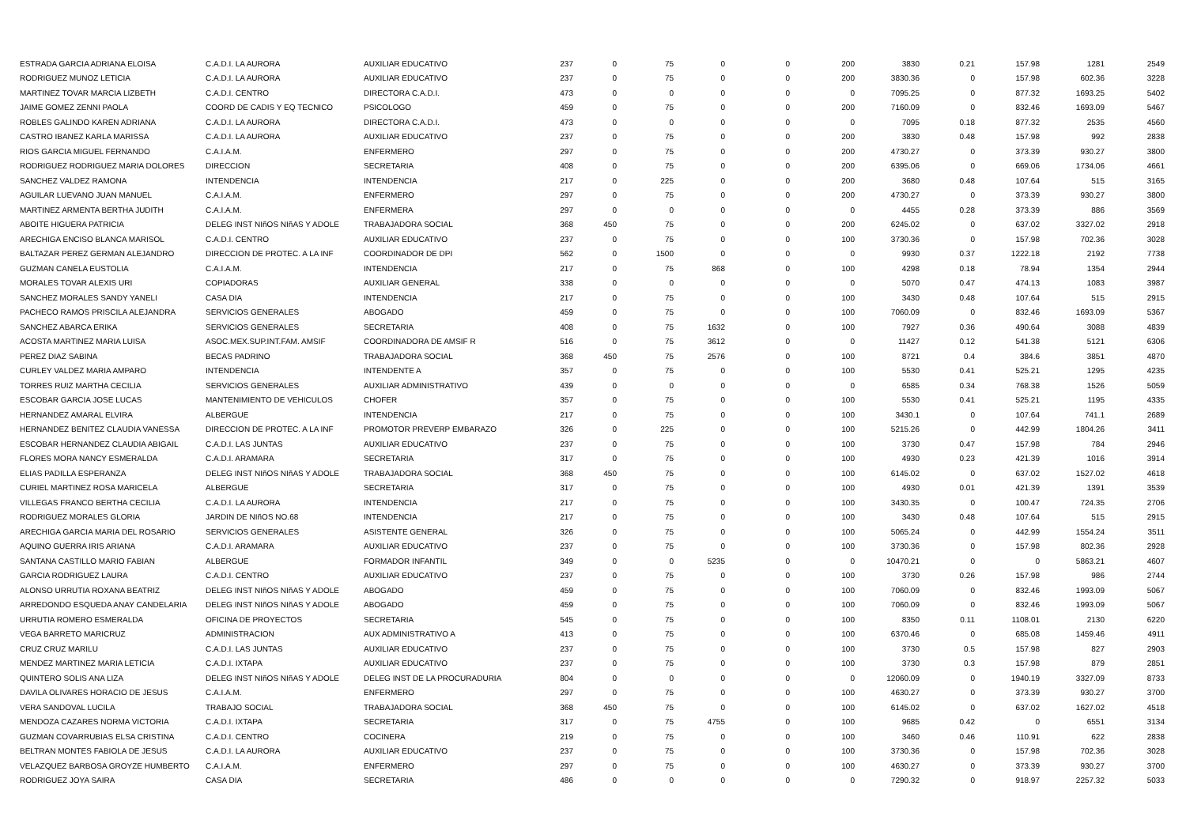| ESTRADA GARCIA ADRIANA ELOISA | C.A.D.I. LA AURORA | AUXILIAR EDUCATIVO | 237 | 0 | 75 | 0 | 0 | 200 | 3830 | 0.21 | 157.98 | 1281 | 2549 |
| RODRIGUEZ MUNOZ LETICIA | C.A.D.I. LA AURORA | AUXILIAR EDUCATIVO | 237 | 0 | 75 | 0 | 0 | 200 | 3830.36 | 0 | 157.98 | 602.36 | 3228 |
| MARTINEZ TOVAR MARCIA LIZBETH | C.A.D.I. CENTRO | DIRECTORA C.A.D.I. | 473 | 0 | 0 | 0 | 0 | 0 | 7095.25 | 0 | 877.32 | 1693.25 | 5402 |
| JAIME GOMEZ ZENNI PAOLA | COORD DE CADIS Y EQ TECNICO | PSICOLOGO | 459 | 0 | 75 | 0 | 0 | 200 | 7160.09 | 0 | 832.46 | 1693.09 | 5467 |
| ROBLES GALINDO KAREN ADRIANA | C.A.D.I. LA AURORA | DIRECTORA C.A.D.I. | 473 | 0 | 0 | 0 | 0 | 0 | 7095 | 0.18 | 877.32 | 2535 | 4560 |
| CASTRO IBANEZ KARLA MARISSA | C.A.D.I. LA AURORA | AUXILIAR EDUCATIVO | 237 | 0 | 75 | 0 | 0 | 200 | 3830 | 0.48 | 157.98 | 992 | 2838 |
| RIOS GARCIA MIGUEL FERNANDO | C.A.I.A.M. | ENFERMERO | 297 | 0 | 75 | 0 | 0 | 200 | 4730.27 | 0 | 373.39 | 930.27 | 3800 |
| RODRIGUEZ RODRIGUEZ MARIA DOLORES | DIRECCION | SECRETARIA | 408 | 0 | 75 | 0 | 0 | 200 | 6395.06 | 0 | 669.06 | 1734.06 | 4661 |
| SANCHEZ VALDEZ RAMONA | INTENDENCIA | INTENDENCIA | 217 | 0 | 225 | 0 | 0 | 200 | 3680 | 0.48 | 107.64 | 515 | 3165 |
| AGUILAR LUEVANO JUAN MANUEL | C.A.I.A.M. | ENFERMERO | 297 | 0 | 75 | 0 | 0 | 200 | 4730.27 | 0 | 373.39 | 930.27 | 3800 |
| MARTINEZ ARMENTA BERTHA JUDITH | C.A.I.A.M. | ENFERMERA | 297 | 0 | 0 | 0 | 0 | 0 | 4455 | 0.28 | 373.39 | 886 | 3569 |
| ABOITE HIGUERA PATRICIA | DELEG INST NIñOS NIñAS Y ADOLE | TRABAJADORA SOCIAL | 368 | 450 | 75 | 0 | 0 | 200 | 6245.02 | 0 | 637.02 | 3327.02 | 2918 |
| ARECHIGA ENCISO BLANCA MARISOL | C.A.D.I. CENTRO | AUXILIAR EDUCATIVO | 237 | 0 | 75 | 0 | 0 | 100 | 3730.36 | 0 | 157.98 | 702.36 | 3028 |
| BALTAZAR PEREZ GERMAN ALEJANDRO | DIRECCION DE PROTEC. A LA INF | COORDINADOR DE DPI | 562 | 0 | 1500 | 0 | 0 | 0 | 9930 | 0.37 | 1222.18 | 2192 | 7738 |
| GUZMAN CANELA EUSTOLIA | C.A.I.A.M. | INTENDENCIA | 217 | 0 | 75 | 868 | 0 | 100 | 4298 | 0.18 | 78.94 | 1354 | 2944 |
| MORALES TOVAR ALEXIS URI | COPIADORAS | AUXILIAR GENERAL | 338 | 0 | 0 | 0 | 0 | 0 | 5070 | 0.47 | 474.13 | 1083 | 3987 |
| SANCHEZ MORALES SANDY YANELI | CASA DIA | INTENDENCIA | 217 | 0 | 75 | 0 | 0 | 100 | 3430 | 0.48 | 107.64 | 515 | 2915 |
| PACHECO RAMOS PRISCILA ALEJANDRA | SERVICIOS GENERALES | ABOGADO | 459 | 0 | 75 | 0 | 0 | 100 | 7060.09 | 0 | 832.46 | 1693.09 | 5367 |
| SANCHEZ ABARCA ERIKA | SERVICIOS GENERALES | SECRETARIA | 408 | 0 | 75 | 1632 | 0 | 100 | 7927 | 0.36 | 490.64 | 3088 | 4839 |
| ACOSTA MARTINEZ MARIA LUISA | ASOC.MEX.SUP.INT.FAM. AMSIF | COORDINADORA DE AMSIF R | 516 | 0 | 75 | 3612 | 0 | 0 | 11427 | 0.12 | 541.38 | 5121 | 6306 |
| PEREZ DIAZ SABINA | BECAS PADRINO | TRABAJADORA SOCIAL | 368 | 450 | 75 | 2576 | 0 | 100 | 8721 | 0.4 | 384.6 | 3851 | 4870 |
| CURLEY VALDEZ MARIA AMPARO | INTENDENCIA | INTENDENTE A | 357 | 0 | 75 | 0 | 0 | 100 | 5530 | 0.41 | 525.21 | 1295 | 4235 |
| TORRES RUIZ MARTHA CECILIA | SERVICIOS GENERALES | AUXILIAR ADMINISTRATIVO | 439 | 0 | 0 | 0 | 0 | 0 | 6585 | 0.34 | 768.38 | 1526 | 5059 |
| ESCOBAR GARCIA JOSE LUCAS | MANTENIMIENTO DE VEHICULOS | CHOFER | 357 | 0 | 75 | 0 | 0 | 100 | 5530 | 0.41 | 525.21 | 1195 | 4335 |
| HERNANDEZ AMARAL ELVIRA | ALBERGUE | INTENDENCIA | 217 | 0 | 75 | 0 | 0 | 100 | 3430.1 | 0 | 107.64 | 741.1 | 2689 |
| HERNANDEZ BENITEZ CLAUDIA VANESSA | DIRECCION DE PROTEC. A LA INF | PROMOTOR PREVERP EMBARAZO | 326 | 0 | 225 | 0 | 0 | 100 | 5215.26 | 0 | 442.99 | 1804.26 | 3411 |
| ESCOBAR HERNANDEZ CLAUDIA ABIGAIL | C.A.D.I. LAS JUNTAS | AUXILIAR EDUCATIVO | 237 | 0 | 75 | 0 | 0 | 100 | 3730 | 0.47 | 157.98 | 784 | 2946 |
| FLORES MORA NANCY ESMERALDA | C.A.D.I. ARAMARA | SECRETARIA | 317 | 0 | 75 | 0 | 0 | 100 | 4930 | 0.23 | 421.39 | 1016 | 3914 |
| ELIAS PADILLA ESPERANZA | DELEG INST NIñOS NIñAS Y ADOLE | TRABAJADORA SOCIAL | 368 | 450 | 75 | 0 | 0 | 100 | 6145.02 | 0 | 637.02 | 1527.02 | 4618 |
| CURIEL MARTINEZ ROSA MARICELA | ALBERGUE | SECRETARIA | 317 | 0 | 75 | 0 | 0 | 100 | 4930 | 0.01 | 421.39 | 1391 | 3539 |
| VILLEGAS FRANCO BERTHA CECILIA | C.A.D.I. LA AURORA | INTENDENCIA | 217 | 0 | 75 | 0 | 0 | 100 | 3430.35 | 0 | 100.47 | 724.35 | 2706 |
| RODRIGUEZ MORALES GLORIA | JARDIN DE NIñOS NO.68 | INTENDENCIA | 217 | 0 | 75 | 0 | 0 | 100 | 3430 | 0.48 | 107.64 | 515 | 2915 |
| ARECHIGA GARCIA MARIA DEL ROSARIO | SERVICIOS GENERALES | ASISTENTE GENERAL | 326 | 0 | 75 | 0 | 0 | 100 | 5065.24 | 0 | 442.99 | 1554.24 | 3511 |
| AQUINO GUERRA IRIS ARIANA | C.A.D.I. ARAMARA | AUXILIAR EDUCATIVO | 237 | 0 | 75 | 0 | 0 | 100 | 3730.36 | 0 | 157.98 | 802.36 | 2928 |
| SANTANA CASTILLO MARIO FABIAN | ALBERGUE | FORMADOR INFANTIL | 349 | 0 | 0 | 5235 | 0 | 0 | 10470.21 | 0 | 0 | 5863.21 | 4607 |
| GARCIA RODRIGUEZ LAURA | C.A.D.I. CENTRO | AUXILIAR EDUCATIVO | 237 | 0 | 75 | 0 | 0 | 100 | 3730 | 0.26 | 157.98 | 986 | 2744 |
| ALONSO URRUTIA ROXANA BEATRIZ | DELEG INST NIñOS NIñAS Y ADOLE | ABOGADO | 459 | 0 | 75 | 0 | 0 | 100 | 7060.09 | 0 | 832.46 | 1993.09 | 5067 |
| ARREDONDO ESQUEDA ANAY CANDELARIA | DELEG INST NIñOS NIñAS Y ADOLE | ABOGADO | 459 | 0 | 75 | 0 | 0 | 100 | 7060.09 | 0 | 832.46 | 1993.09 | 5067 |
| URRUTIA ROMERO ESMERALDA | OFICINA DE PROYECTOS | SECRETARIA | 545 | 0 | 75 | 0 | 0 | 100 | 8350 | 0.11 | 1108.01 | 2130 | 6220 |
| VEGA BARRETO MARICRUZ | ADMINISTRACION | AUX ADMINISTRATIVO A | 413 | 0 | 75 | 0 | 0 | 100 | 6370.46 | 0 | 685.08 | 1459.46 | 4911 |
| CRUZ CRUZ MARILU | C.A.D.I. LAS JUNTAS | AUXILIAR EDUCATIVO | 237 | 0 | 75 | 0 | 0 | 100 | 3730 | 0.5 | 157.98 | 827 | 2903 |
| MENDEZ MARTINEZ MARIA LETICIA | C.A.D.I. IXTAPA | AUXILIAR EDUCATIVO | 237 | 0 | 75 | 0 | 0 | 100 | 3730 | 0.3 | 157.98 | 879 | 2851 |
| QUINTERO SOLIS ANA LIZA | DELEG INST NIñOS NIñAS Y ADOLE | DELEG INST DE LA PROCURADURIA | 804 | 0 | 0 | 0 | 0 | 0 | 12060.09 | 0 | 1940.19 | 3327.09 | 8733 |
| DAVILA OLIVARES HORACIO DE JESUS | C.A.I.A.M. | ENFERMERO | 297 | 0 | 75 | 0 | 0 | 100 | 4630.27 | 0 | 373.39 | 930.27 | 3700 |
| VERA SANDOVAL LUCILA | TRABAJO SOCIAL | TRABAJADORA SOCIAL | 368 | 450 | 75 | 0 | 0 | 100 | 6145.02 | 0 | 637.02 | 1627.02 | 4518 |
| MENDOZA CAZARES NORMA VICTORIA | C.A.D.I. IXTAPA | SECRETARIA | 317 | 0 | 75 | 4755 | 0 | 100 | 9685 | 0.42 | 0 | 6551 | 3134 |
| GUZMAN COVARRUBIAS ELSA CRISTINA | C.A.D.I. CENTRO | COCINERA | 219 | 0 | 75 | 0 | 0 | 100 | 3460 | 0.46 | 110.91 | 622 | 2838 |
| BELTRAN MONTES FABIOLA DE JESUS | C.A.D.I. LA AURORA | AUXILIAR EDUCATIVO | 237 | 0 | 75 | 0 | 0 | 100 | 3730.36 | 0 | 157.98 | 702.36 | 3028 |
| VELAZQUEZ BARBOSA GROYZE HUMBERTO | C.A.I.A.M. | ENFERMERO | 297 | 0 | 75 | 0 | 0 | 100 | 4630.27 | 0 | 373.39 | 930.27 | 3700 |
| RODRIGUEZ JOYA SAIRA | CASA DIA | SECRETARIA | 486 | 0 | 0 | 0 | 0 | 0 | 7290.32 | 0 | 918.97 | 2257.32 | 5033 |